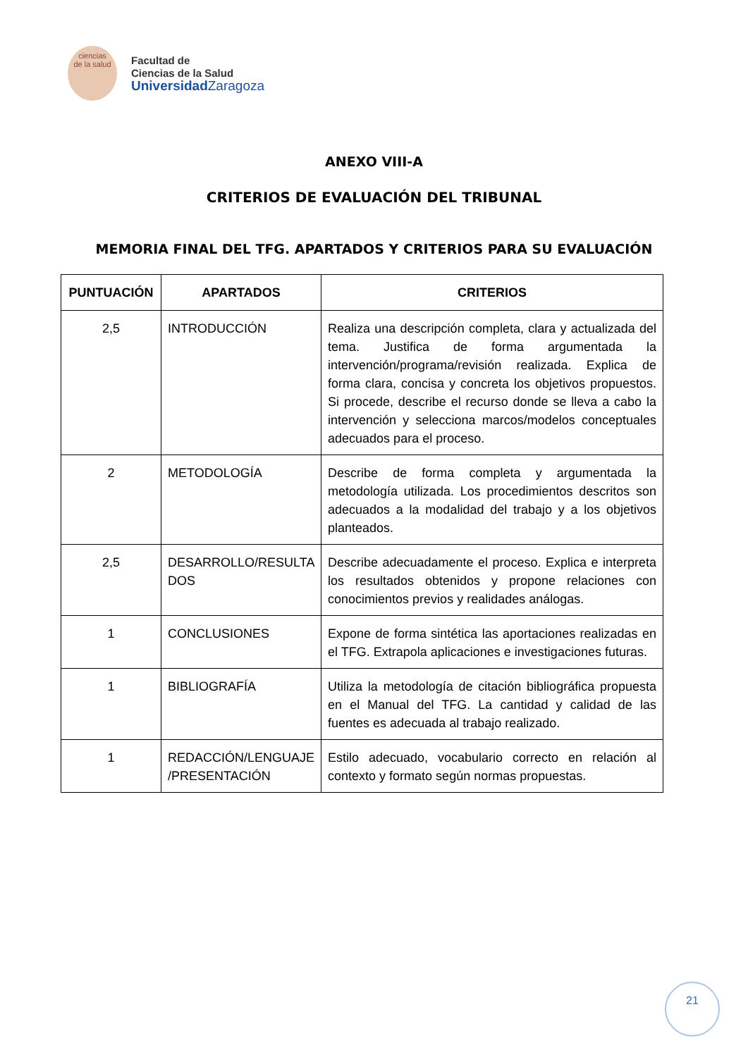ciencias
de la salud
Facultad de
Ciencias de la Salud
UniversidadZaragoza
ANEXO VIII-A
CRITERIOS DE EVALUACIÓN DEL TRIBUNAL
MEMORIA FINAL DEL TFG. APARTADOS Y CRITERIOS PARA SU EVALUACIÓN
| PUNTUACIÓN | APARTADOS | CRITERIOS |
| --- | --- | --- |
| 2,5 | INTRODUCCIÓN | Realiza una descripción completa, clara y actualizada del tema. Justifica de forma argumentada la intervención/programa/revisión realizada. Explica de forma clara, concisa y concreta los objetivos propuestos. Si procede, describe el recurso donde se lleva a cabo la intervención y selecciona marcos/modelos conceptuales adecuados para el proceso. |
| 2 | METODOLOGÍA | Describe de forma completa y argumentada la metodología utilizada. Los procedimientos descritos son adecuados a la modalidad del trabajo y a los objetivos planteados. |
| 2,5 | DESARROLLO/RESULTA DOS | Describe adecuadamente el proceso. Explica e interpreta los resultados obtenidos y propone relaciones con conocimientos previos y realidades análogas. |
| 1 | CONCLUSIONES | Expone de forma sintética las aportaciones realizadas en el TFG. Extrapola aplicaciones e investigaciones futuras. |
| 1 | BIBLIOGRAFÍA | Utiliza la metodología de citación bibliográfica propuesta en el Manual del TFG. La cantidad y calidad de las fuentes es adecuada al trabajo realizado. |
| 1 | REDACCIÓN/LENGUAJE /PRESENTACIÓN | Estilo adecuado, vocabulario correcto en relación al contexto y formato según normas propuestas. |
21